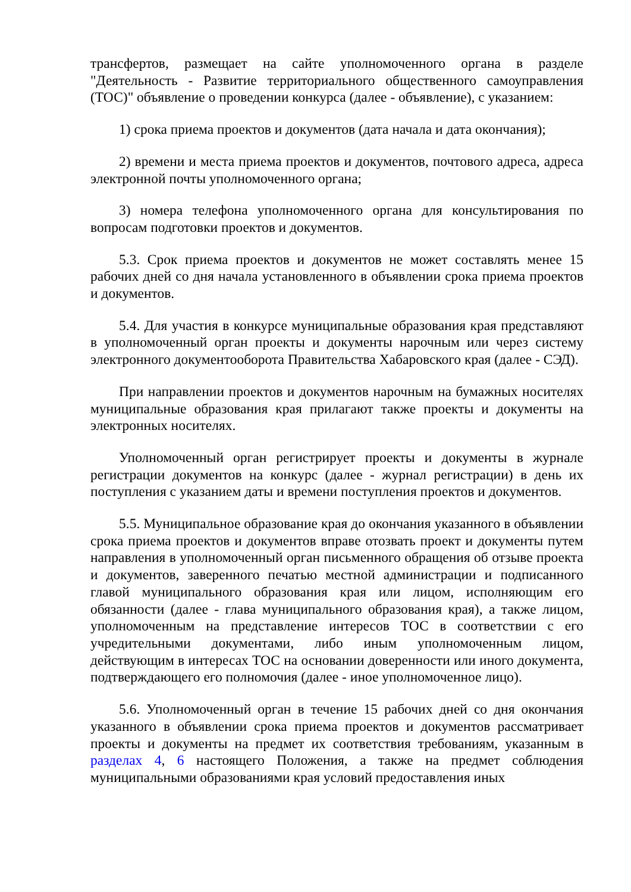трансфертов, размещает на сайте уполномоченного органа в разделе "Деятельность - Развитие территориального общественного самоуправления (ТОС)" объявление о проведении конкурса (далее - объявление), с указанием:
1) срока приема проектов и документов (дата начала и дата окончания);
2) времени и места приема проектов и документов, почтового адреса, адреса электронной почты уполномоченного органа;
3) номера телефона уполномоченного органа для консультирования по вопросам подготовки проектов и документов.
5.3. Срок приема проектов и документов не может составлять менее 15 рабочих дней со дня начала установленного в объявлении срока приема проектов и документов.
5.4. Для участия в конкурсе муниципальные образования края представляют в уполномоченный орган проекты и документы нарочным или через систему электронного документооборота Правительства Хабаровского края (далее - СЭД).
При направлении проектов и документов нарочным на бумажных носителях муниципальные образования края прилагают также проекты и документы на электронных носителях.
Уполномоченный орган регистрирует проекты и документы в журнале регистрации документов на конкурс (далее - журнал регистрации) в день их поступления с указанием даты и времени поступления проектов и документов.
5.5. Муниципальное образование края до окончания указанного в объявлении срока приема проектов и документов вправе отозвать проект и документы путем направления в уполномоченный орган письменного обращения об отзыве проекта и документов, заверенного печатью местной администрации и подписанного главой муниципального образования края или лицом, исполняющим его обязанности (далее - глава муниципального образования края), а также лицом, уполномоченным на представление интересов ТОС в соответствии с его учредительными документами, либо иным уполномоченным лицом, действующим в интересах ТОС на основании доверенности или иного документа, подтверждающего его полномочия (далее - иное уполномоченное лицо).
5.6. Уполномоченный орган в течение 15 рабочих дней со дня окончания указанного в объявлении срока приема проектов и документов рассматривает проекты и документы на предмет их соответствия требованиям, указанным в разделах 4, 6 настоящего Положения, а также на предмет соблюдения муниципальными образованиями края условий предоставления иных